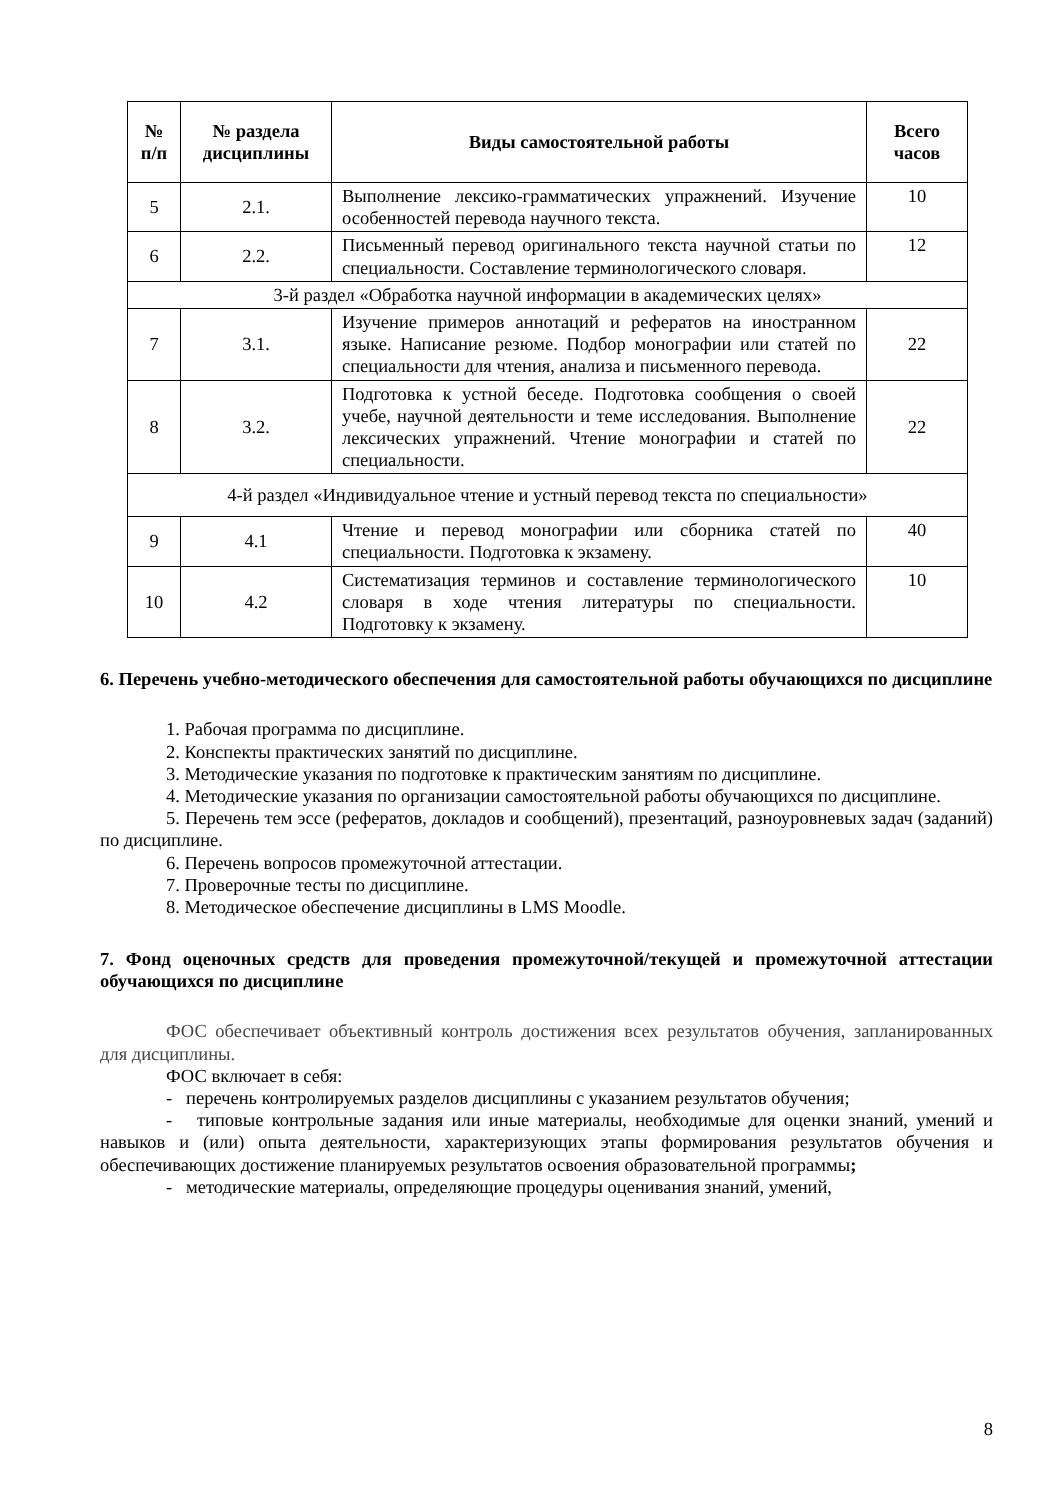| № п/п | № раздела дисциплины | Виды самостоятельной работы | Всего часов |
| --- | --- | --- | --- |
| 5 | 2.1. | Выполнение лексико-грамматических упражнений. Изучение особенностей перевода научного текста. | 10 |
| 6 | 2.2. | Письменный перевод оригинального текста научной статьи по специальности. Составление терминологического словаря. | 12 |
| 3-й раздел «Обработка научной информации в академических целях» | | | |
| 7 | 3.1. | Изучение примеров аннотаций и рефератов на иностранном языке. Написание резюме. Подбор монографии или статей по специальности для чтения, анализа и письменного перевода. | 22 |
| 8 | 3.2. | Подготовка к устной беседе. Подготовка сообщения о своей учебе, научной деятельности и теме исследования. Выполнение лексических упражнений. Чтение монографии и статей по специальности. | 22 |
| 4-й раздел «Индивидуальное чтение и устный перевод текста по специальности» | | | |
| 9 | 4.1 | Чтение и перевод монографии или сборника статей по специальности. Подготовка к экзамену. | 40 |
| 10 | 4.2 | Систематизация терминов и составление терминологического словаря в ходе чтения литературы по специальности. Подготовку к экзамену. | 10 |
6. Перечень учебно-методического обеспечения для самостоятельной работы обучающихся по дисциплине
1. Рабочая программа по дисциплине.
2. Конспекты практических занятий по дисциплине.
3. Методические указания по подготовке к практическим занятиям по дисциплине.
4. Методические указания по организации самостоятельной работы обучающихся по дисциплине.
5. Перечень тем эссе (рефератов, докладов и сообщений), презентаций, разноуровневых задач (заданий) по дисциплине.
6. Перечень вопросов промежуточной аттестации.
7. Проверочные тесты по дисциплине.
8. Методическое обеспечение дисциплины в LMS Moodle.
7. Фонд оценочных средств для проведения промежуточной/текущей и промежуточной аттестации обучающихся по дисциплине
ФОС обеспечивает объективный контроль достижения всех результатов обучения, запланированных для дисциплины.
ФОС включает в себя:
- перечень контролируемых разделов дисциплины с указанием результатов обучения;
- типовые контрольные задания или иные материалы, необходимые для оценки знаний, умений и навыков и (или) опыта деятельности, характеризующих этапы формирования результатов обучения и обеспечивающих достижение планируемых результатов освоения образовательной программы;
- методические материалы, определяющие процедуры оценивания знаний, умений,
8